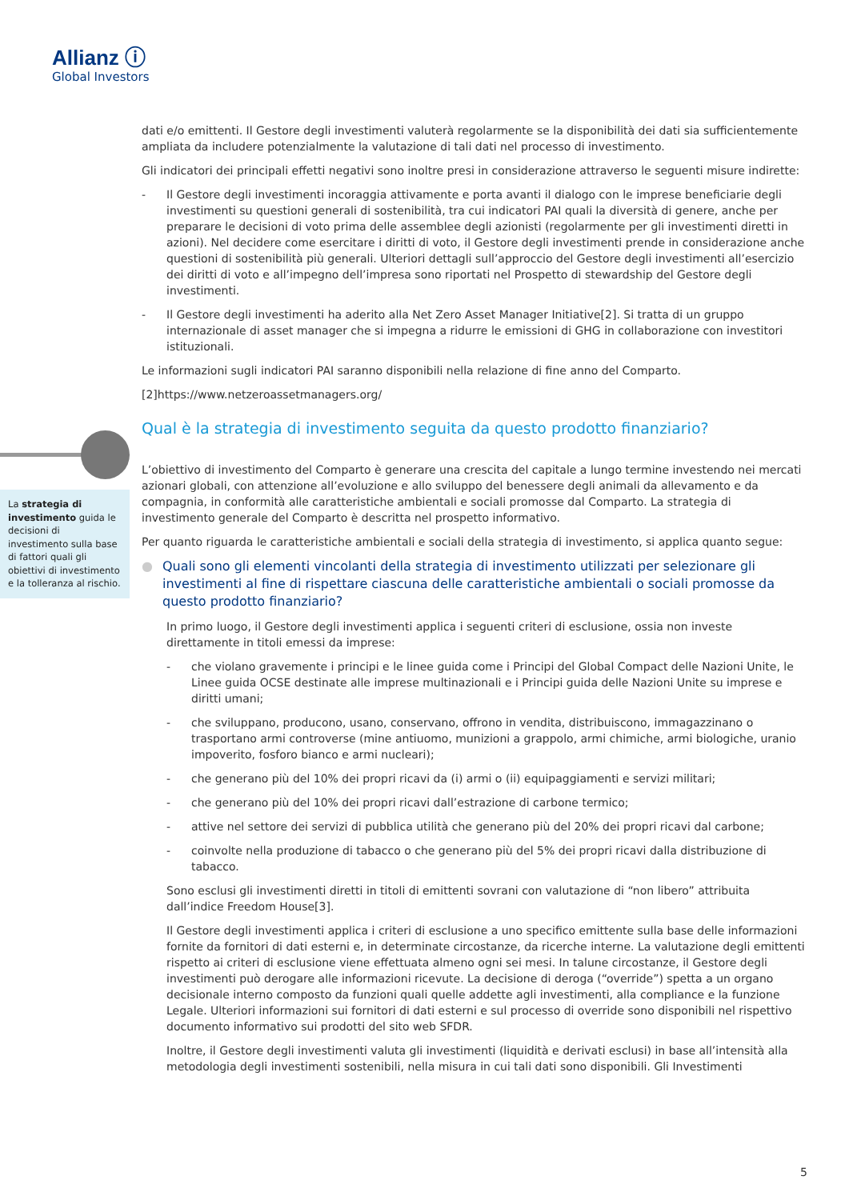Allianz ⓘ
Global Investors
La strategia di investimento guida le decisioni di investimento sulla base di fattori quali gli obiettivi di investimento e la tolleranza al rischio.
dati e/o emittenti. Il Gestore degli investimenti valuterà regolarmente se la disponibilità dei dati sia sufficientemente ampliata da includere potenzialmente la valutazione di tali dati nel processo di investimento.
Gli indicatori dei principali effetti negativi sono inoltre presi in considerazione attraverso le seguenti misure indirette:
- Il Gestore degli investimenti incoraggia attivamente e porta avanti il dialogo con le imprese beneficiarie degli investimenti su questioni generali di sostenibilità, tra cui indicatori PAI quali la diversità di genere, anche per preparare le decisioni di voto prima delle assemblee degli azionisti (regolarmente per gli investimenti diretti in azioni). Nel decidere come esercitare i diritti di voto, il Gestore degli investimenti prende in considerazione anche questioni di sostenibilità più generali. Ulteriori dettagli sull’approccio del Gestore degli investimenti all’esercizio dei diritti di voto e all’impegno dell’impresa sono riportati nel Prospetto di stewardship del Gestore degli investimenti.
- Il Gestore degli investimenti ha aderito alla Net Zero Asset Manager Initiative[2]. Si tratta di un gruppo internazionale di asset manager che si impegna a ridurre le emissioni di GHG in collaborazione con investitori istituzionali.
Le informazioni sugli indicatori PAI saranno disponibili nella relazione di fine anno del Comparto.
[2]https://www.netzeroassetmanagers.org/
Qual è la strategia di investimento seguita da questo prodotto finanziario?
L’obiettivo di investimento del Comparto è generare una crescita del capitale a lungo termine investendo nei mercati azionari globali, con attenzione all’evoluzione e allo sviluppo del benessere degli animali da allevamento e da compagnia, in conformità alle caratteristiche ambientali e sociali promosse dal Comparto. La strategia di investimento generale del Comparto è descritta nel prospetto informativo.
Per quanto riguarda le caratteristiche ambientali e sociali della strategia di investimento, si applica quanto segue:
● Quali sono gli elementi vincolanti della strategia di investimento utilizzati per selezionare gli investimenti al fine di rispettare ciascuna delle caratteristiche ambientali o sociali promosse da questo prodotto finanziario?
In primo luogo, il Gestore degli investimenti applica i seguenti criteri di esclusione, ossia non investe direttamente in titoli emessi da imprese:
- che violano gravemente i principi e le linee guida come i Principi del Global Compact delle Nazioni Unite, le Linee guida OCSE destinate alle imprese multinazionali e i Principi guida delle Nazioni Unite su imprese e diritti umani;
- che sviluppano, producono, usano, conservano, offrono in vendita, distribuiscono, immagazzinano o trasportano armi controverse (mine antiuomo, munizioni a grappolo, armi chimiche, armi biologiche, uranio impoverito, fosforo bianco e armi nucleari);
- che generano più del 10% dei propri ricavi da (i) armi o (ii) equipaggiamenti e servizi militari;
- che generano più del 10% dei propri ricavi dall’estrazione di carbone termico;
- attive nel settore dei servizi di pubblica utilità che generano più del 20% dei propri ricavi dal carbone;
- coinvolte nella produzione di tabacco o che generano più del 5% dei propri ricavi dalla distribuzione di tabacco.
Sono esclusi gli investimenti diretti in titoli di emittenti sovrani con valutazione di “non libero” attribuita dall’indice Freedom House[3].
Il Gestore degli investimenti applica i criteri di esclusione a uno specifico emittente sulla base delle informazioni fornite da fornitori di dati esterni e, in determinate circostanze, da ricerche interne. La valutazione degli emittenti rispetto ai criteri di esclusione viene effettuata almeno ogni sei mesi. In talune circostanze, il Gestore degli investimenti può derogare alle informazioni ricevute. La decisione di deroga (“override”) spetta a un organo decisionale interno composto da funzioni quali quelle addette agli investimenti, alla compliance e la funzione Legale. Ulteriori informazioni sui fornitori di dati esterni e sul processo di override sono disponibili nel rispettivo documento informativo sui prodotti del sito web SFDR.
Inoltre, il Gestore degli investimenti valuta gli investimenti (liquidità e derivati esclusi) in base all’intensità alla metodologia degli investimenti sostenibili, nella misura in cui tali dati sono disponibili. Gli Investimenti
5